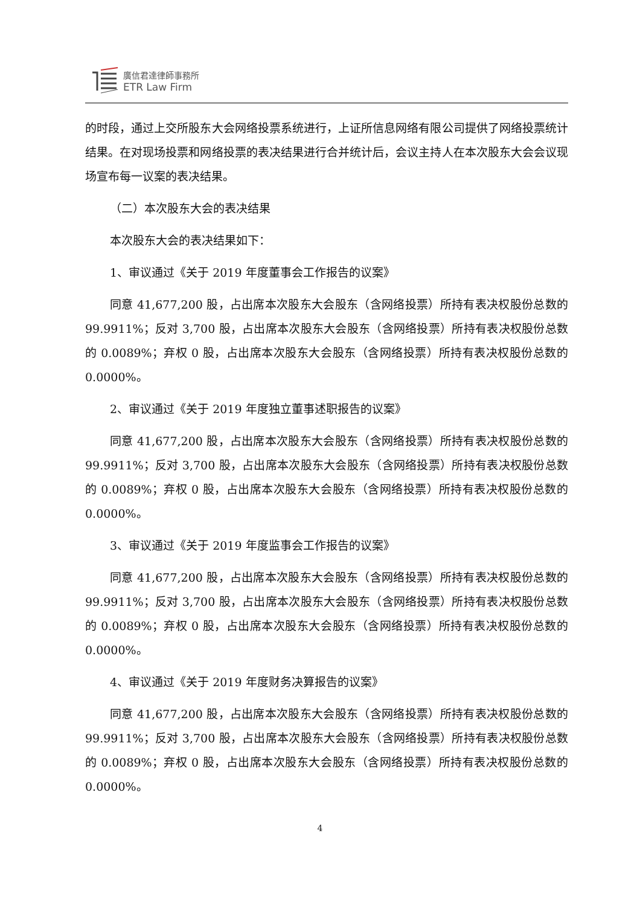廣信君達律師事務所
ETR Law Firm
的时段，通过上交所股东大会网络投票系统进行，上证所信息网络有限公司提供了网络投票统计结果。在对现场投票和网络投票的表决结果进行合并统计后，会议主持人在本次股东大会会议现场宣布每一议案的表决结果。
（二）本次股东大会的表决结果
本次股东大会的表决结果如下：
1、审议通过《关于 2019 年度董事会工作报告的议案》
同意 41,677,200 股，占出席本次股东大会股东（含网络投票）所持有表决权股份总数的 99.9911%；反对 3,700 股，占出席本次股东大会股东（含网络投票）所持有表决权股份总数的 0.0089%；弃权 0 股，占出席本次股东大会股东（含网络投票）所持有表决权股份总数的 0.0000%。
2、审议通过《关于 2019 年度独立董事述职报告的议案》
同意 41,677,200 股，占出席本次股东大会股东（含网络投票）所持有表决权股份总数的 99.9911%；反对 3,700 股，占出席本次股东大会股东（含网络投票）所持有表决权股份总数的 0.0089%；弃权 0 股，占出席本次股东大会股东（含网络投票）所持有表决权股份总数的 0.0000%。
3、审议通过《关于 2019 年度监事会工作报告的议案》
同意 41,677,200 股，占出席本次股东大会股东（含网络投票）所持有表决权股份总数的 99.9911%；反对 3,700 股，占出席本次股东大会股东（含网络投票）所持有表决权股份总数的 0.0089%；弃权 0 股，占出席本次股东大会股东（含网络投票）所持有表决权股份总数的 0.0000%。
4、审议通过《关于 2019 年度财务决算报告的议案》
同意 41,677,200 股，占出席本次股东大会股东（含网络投票）所持有表决权股份总数的 99.9911%；反对 3,700 股，占出席本次股东大会股东（含网络投票）所持有表决权股份总数的 0.0089%；弃权 0 股，占出席本次股东大会股东（含网络投票）所持有表决权股份总数的 0.0000%。
4